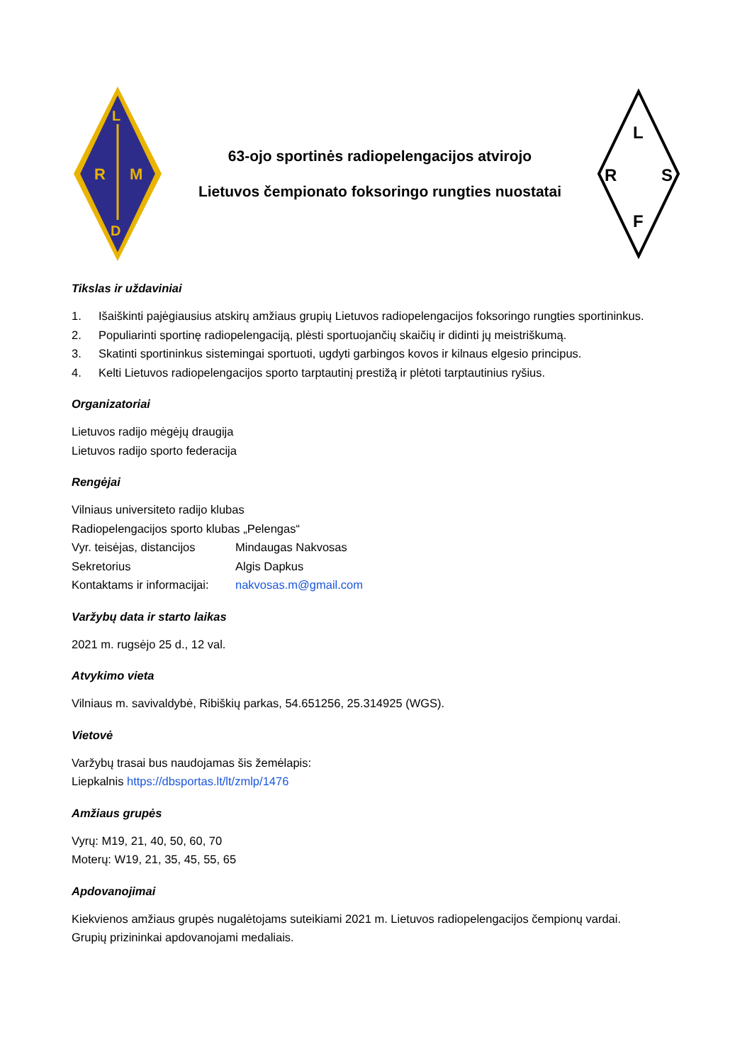R
M
L
D
63-ojo sportinės radiopelengacijos atvirojo
Lietuvos čempionato foksoringo rungties nuostatai
L
R
S
F
Tikslas ir uždaviniai
1. Išaiškinti pajėgiausius atskirų amžiaus grupių Lietuvos radiopelengacijos foksoringo rungties sportininkus.
2. Populiarinti sportinę radiopelengaciją, plėsti sportuojančių skaičių ir didinti jų meistriškumą.
3. Skatinti sportininkus sistemingai sportuoti, ugdyti garbingos kovos ir kilnaus elgesio principus.
4. Kelti Lietuvos radiopelengacijos sporto tarptautinį prestižą ir plėtoti tarptautinius ryšius.
Organizatoriai
Lietuvos radijo mėgėjų draugija
Lietuvos radijo sporto federacija
Rengėjai
Vilniaus universiteto radijo klubas
Radiopelengacijos sporto klubas „Pelengas“
Vyr. teisėjas, distancijos Mindaugas Nakvosas
Sekretorius Algis Dapkus
Kontaktams ir informacijai: nakvosas.m@gmail.com
Varžybų data ir starto laikas
2021 m. rugsėjo 25 d., 12 val.
Atvykimo vieta
Vilniaus m. savivaldybė, Ribiškių parkas, 54.651256, 25.314925 (WGS).
Vietovė
Varžybų trasai bus naudojamas šis žemėlapis:
Liepkalnis https://dbsportas.lt/lt/zmlp/1476
Amžiaus grupės
Vyrų: M19, 21, 40, 50, 60, 70
Moterų: W19, 21, 35, 45, 55, 65
Apdovanojimai
Kiekvienos amžiaus grupės nugalėtojams suteikiami 2021 m. Lietuvos radiopelengacijos čempionų vardai.
Grupių prizininkai apdovanojami medaliais.